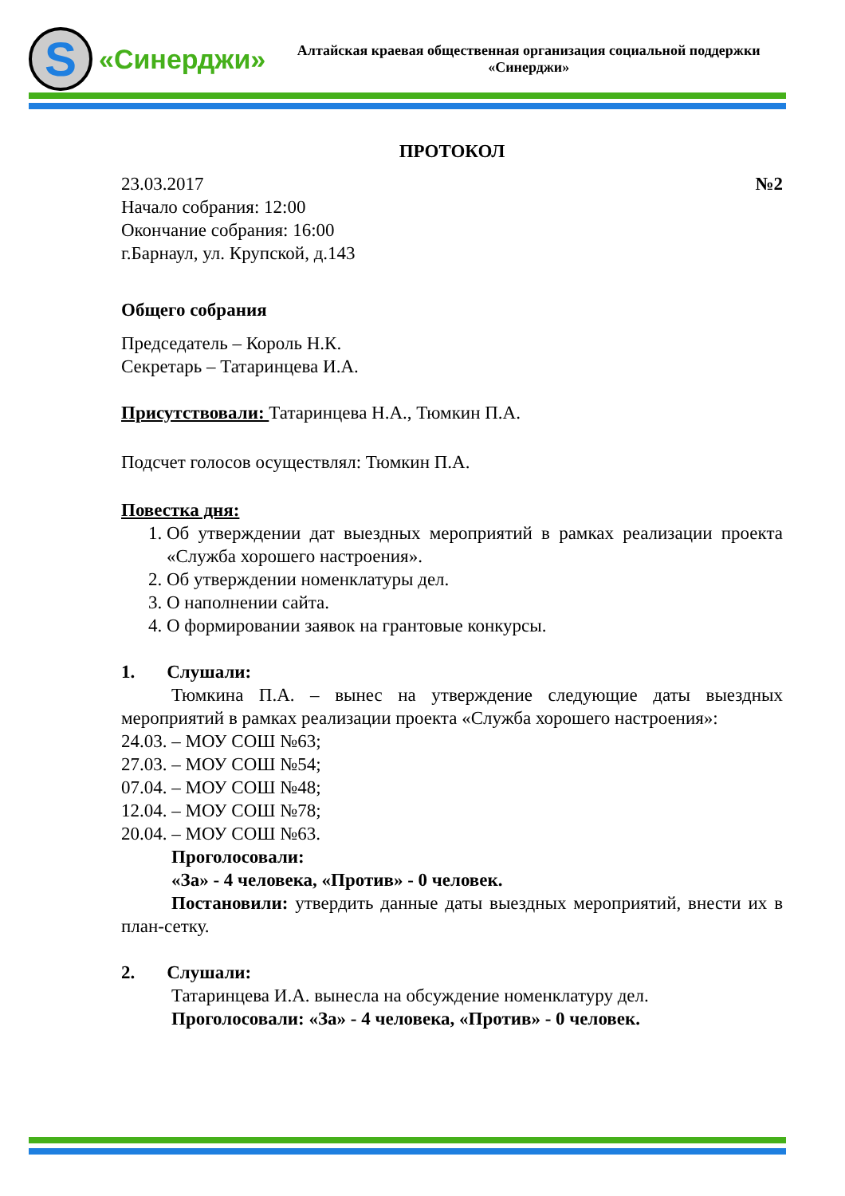S
«Синерджи»
Алтайская краевая общественная организация социальной поддержки «Синерджи»
ПРОТОКОЛ
23.03.2017 №2
Начало собрания: 12:00
Окончание собрания: 16:00
г.Барнаул, ул. Крупской, д.143
Общего собрания
Председатель – Король Н.К.
Секретарь – Татаринцева И.А.
Присутствовали: Татаринцева Н.А., Тюмкин П.А.
Подсчет голосов осуществлял: Тюмкин П.А.
Повестка дня:
1. Об утверждении дат выездных мероприятий в рамках реализации проекта «Служба хорошего настроения».
2. Об утверждении номенклатуры дел.
3. О наполнении сайта.
4. О формировании заявок на грантовые конкурсы.
1. Слушали:
Тюмкина П.А. – вынес на утверждение следующие даты выездных мероприятий в рамках реализации проекта «Служба хорошего настроения»:
24.03. – МОУ СОШ №63;
27.03. – МОУ СОШ №54;
07.04. – МОУ СОШ №48;
12.04. – МОУ СОШ №78;
20.04. – МОУ СОШ №63.
Проголосовали:
«За» - 4 человека, «Против» - 0 человек.
Постановили: утвердить данные даты выездных мероприятий, внести их в план-сетку.
2. Слушали:
Татаринцева И.А. вынесла на обсуждение номенклатуру дел.
Проголосовали: «За» - 4 человека, «Против» - 0 человек.